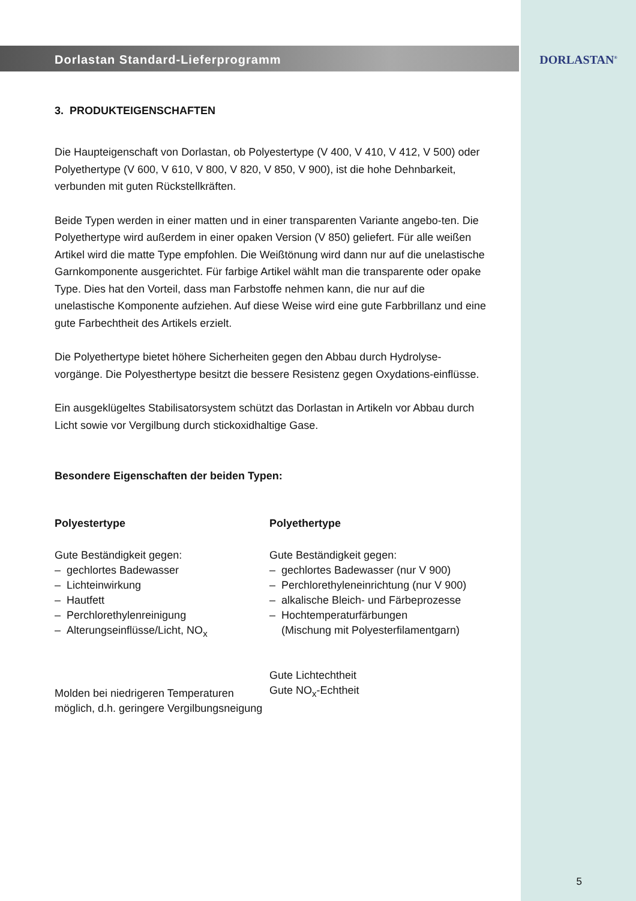Dorlastan Standard-Lieferprogramm
3. PRODUKTEIGENSCHAFTEN
Die Haupteigenschaft von Dorlastan, ob Polyestertype (V 400, V 410, V 412, V 500) oder Polyethertype (V 600, V 610, V 800, V 820, V 850, V 900), ist die hohe Dehnbarkeit, verbunden mit guten Rückstellkräften.
Beide Typen werden in einer matten und in einer transparenten Variante angebo-ten. Die Polyethertype wird außerdem in einer opaken Version (V 850) geliefert. Für alle weißen Artikel wird die matte Type empfohlen. Die Weißtönung wird dann nur auf die unelastische Garnkomponente ausgerichtet. Für farbige Artikel wählt man die transparente oder opake Type. Dies hat den Vorteil, dass man Farbstoffe nehmen kann, die nur auf die unelastische Komponente aufziehen. Auf diese Weise wird eine gute Farbbrillanz und eine gute Farbechtheit des Artikels erzielt.
Die Polyethertype bietet höhere Sicherheiten gegen den Abbau durch Hydrolyse-vorgänge. Die Polyesthertype besitzt die bessere Resistenz gegen Oxydations-einflüsse.
Ein ausgeklügeltes Stabilisatorsystem schützt das Dorlastan in Artikeln vor Abbau durch Licht sowie vor Vergilbung durch stickoxidhaltige Gase.
Besondere Eigenschaften der beiden Typen:
Polyestertype
Gute Beständigkeit gegen:
– gechlortes Badewasser
– Lichteinwirkung
– Hautfett
– Perchlorethylenreinigung
– Alterungseinflüsse/Licht, NO<sub>x</sub>
Molden bei niedrigeren Temperaturen möglich, d.h. geringere Vergilbungsneigung
Polyethertype
Gute Beständigkeit gegen:
– gechlortes Badewasser (nur V 900)
– Perchlorethyleneinrichtung (nur V 900)
– alkalische Bleich- und Färbeprozesse
– Hochtemperaturfärbungen
(Mischung mit Polyesterfilamentgarn)
Gute Lichtechtheit
Gute NO<sub>x</sub>-Echtheit
DORLASTAN<sup>®</sup>
5